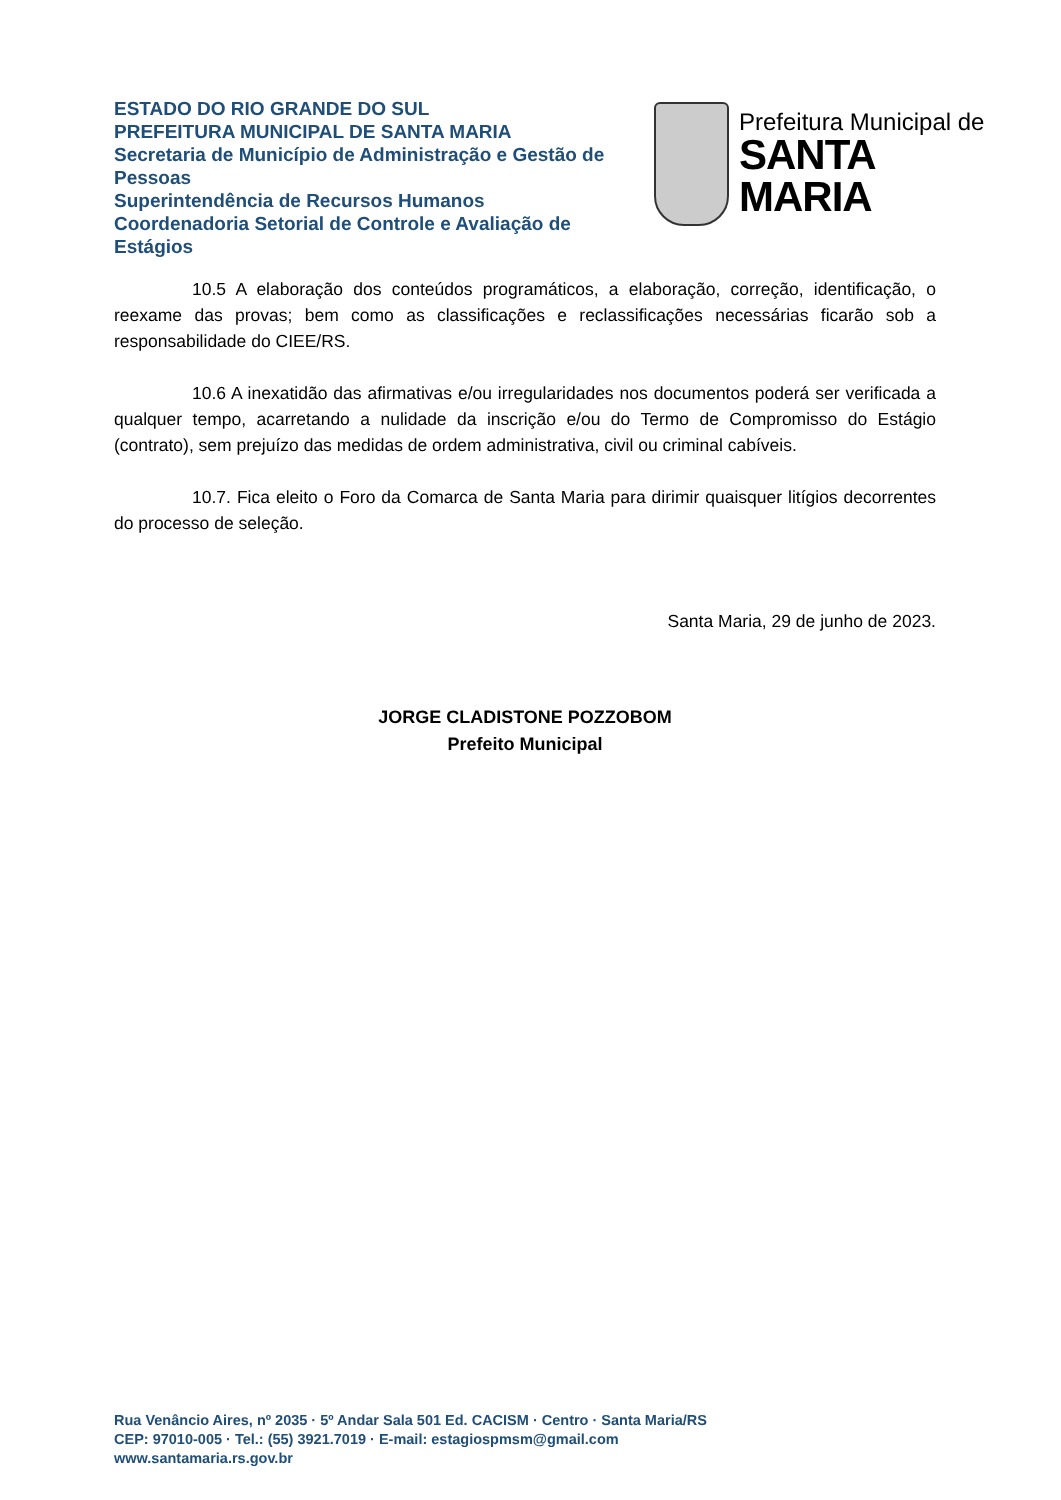ESTADO DO RIO GRANDE DO SUL
PREFEITURA MUNICIPAL DE SANTA MARIA
Secretaria de Município de Administração e Gestão de Pessoas
Superintendência de Recursos Humanos
Coordenadoria Setorial de Controle e Avaliação de Estágios
Prefeitura Municipal de
SANTA MARIA
10.5 A elaboração dos conteúdos programáticos, a elaboração, correção, identificação, o reexame das provas; bem como as classificações e reclassificações necessárias ficarão sob a responsabilidade do CIEE/RS.
10.6 A inexatidão das afirmativas e/ou irregularidades nos documentos poderá ser verificada a qualquer tempo, acarretando a nulidade da inscrição e/ou do Termo de Compromisso do Estágio (contrato), sem prejuízo das medidas de ordem administrativa, civil ou criminal cabíveis.
10.7. Fica eleito o Foro da Comarca de Santa Maria para dirimir quaisquer litígios decorrentes do processo de seleção.
Santa Maria, 29 de junho de 2023.
JORGE CLADISTONE POZZOBOM
Prefeito Municipal
Rua Venâncio Aires, nº 2035 · 5º Andar Sala 501 Ed. CACISM · Centro · Santa Maria/RS
CEP: 97010-005 · Tel.: (55) 3921.7019 · E-mail: estagiospmsm@gmail.com
www.santamaria.rs.gov.br